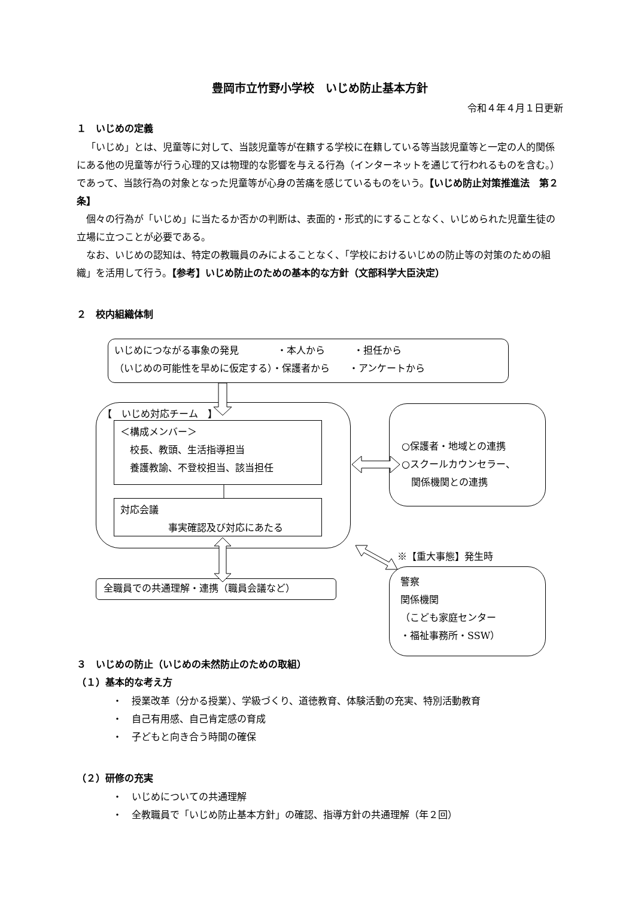豊岡市立竹野小学校　いじめ防止基本方針
令和４年４月１日更新
１　いじめの定義
「いじめ」とは、児童等に対して、当該児童等が在籍する学校に在籍している等当該児童等と一定の人的関係にある他の児童等が行う心理的又は物理的な影響を与える行為（インターネットを通じて行われるものを含む。）であって、当該行為の対象となった児童等が心身の苦痛を感じているものをいう。【いじめ防止対策推進法　第２条】
個々の行為が「いじめ」に当たるか否かの判断は、表面的・形式的にすることなく、いじめられた児童生徒の立場に立つことが必要である。
なお、いじめの認知は、特定の教職員のみによることなく、「学校におけるいじめの防止等の対策のための組織」を活用して行う。【参考】いじめ防止のための基本的な方針（文部科学大臣決定）
２　校内組織体制
いじめにつながる事象の発見　　　　・本人から　　　・担任から
（いじめの可能性を早めに仮定する）・保護者から　　・アンケートから
【　いじめ対応チーム　】
＜構成メンバー＞
　校長、教頭、生活指導担当
　養護教諭、不登校担当、該当担任
対応会議
　　　　　事実確認及び対応にあたる
○保護者・地域との連携
○スクールカウンセラー、
　関係機関との連携
※【重大事態】発生時
警察
関係機関
（こども家庭センター
・福祉事務所・SSW）
全職員での共通理解・連携（職員会議など）
３　いじめの防止（いじめの未然防止のための取組）
（１）基本的な考え方
・　授業改革（分かる授業）、学級づくり、道徳教育、体験活動の充実、特別活動教育
・　自己有用感、自己肯定感の育成
・　子どもと向き合う時間の確保
（２）研修の充実
・　いじめについての共通理解
・　全教職員で「いじめ防止基本方針」の確認、指導方針の共通理解（年２回）